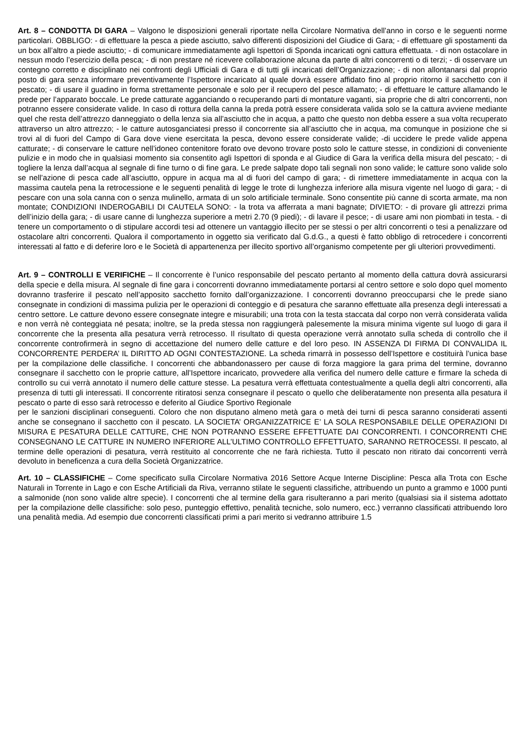Art. 8 – CONDOTTA DI GARA – Valgono le disposizioni generali riportate nella Circolare Normativa dell’anno in corso e le seguenti norme particolari. OBBLIGO: - di effettuare la pesca a piede asciutto, salvo differenti disposizioni del Giudice di Gara; - di effettuare gli spostamenti da un box all’altro a piede asciutto; - di comunicare immediatamente agli Ispettori di Sponda incaricati ogni cattura effettuata. - di non ostacolare in nessun modo l’esercizio della pesca; - di non prestare né ricevere collaborazione alcuna da parte di altri concorrenti o di terzi; - di osservare un contegno corretto e disciplinato nei confronti degli Ufficiali di Gara e di tutti gli incaricati dell’Organizzazione; - di non allontanarsi dal proprio posto di gara senza informare preventivamente l’Ispettore incaricato al quale dovrà essere affidato fino al proprio ritorno il sacchetto con il pescato; - di usare il guadino in forma strettamente personale e solo per il recupero del pesce allamato; - di effettuare le catture allamando le prede per l’apparato boccale. Le prede catturate agganciando o recuperando parti di montature vaganti, sia proprie che di altri concorrenti, non potranno essere considerate valide. In caso di rottura della canna la preda potrà essere considerata valida solo se la cattura avviene mediante quel che resta dell’attrezzo danneggiato o della lenza sia all’asciutto che in acqua, a patto che questo non debba essere a sua volta recuperato attraverso un altro attrezzo; - le catture autosganciatesi presso il concorrente sia all’asciutto che in acqua, ma comunque in posizione che si trovi al di fuori del Campo di Gara dove viene esercitata la pesca, devono essere considerate valide; -di uccidere le prede valide appena catturate; - di conservare le catture nell’idoneo contenitore forato ove devono trovare posto solo le catture stesse, in condizioni di conveniente pulizie e in modo che in qualsiasi momento sia consentito agli Ispettori di sponda e al Giudice di Gara la verifica della misura del pescato; - di togliere la lenza dall’acqua al segnale di fine turno o di fine gara. Le prede salpate dopo tali segnali non sono valide; le catture sono valide solo se nell’azione di pesca cade all’asciutto, oppure in acqua ma al di fuori del campo di gara; - di rimettere immediatamente in acqua con la massima cautela pena la retrocessione e le seguenti penalità di legge le trote di lunghezza inferiore alla misura vigente nel luogo di gara; - di pescare con una sola canna con o senza mulinello, armata di un solo artificiale terminale. Sono consentite più canne di scorta armate, ma non montate; CONDIZIONI INDEROGABILI DI CAUTELA SONO: - la trota va afferrata a mani bagnate; DIVIETO: - di provare gli attrezzi prima dell’inizio della gara; - di usare canne di lunghezza superiore a metri 2.70 (9 piedi); - di lavare il pesce; - di usare ami non piombati in testa. - di tenere un comportamento o di stipulare accordi tesi ad ottenere un vantaggio illecito per se stessi o per altri concorrenti o tesi a penalizzare od ostacolare altri concorrenti. Qualora il comportamento in oggetto sia verificato dal G.d.G., a questi è fatto obbligo di retrocedere i concorrenti interessati al fatto e di deferire loro e le Società di appartenenza per illecito sportivo all’organismo competente per gli ulteriori provvedimenti.
Art. 9 – CONTROLLI E VERIFICHE – Il concorrente è l’unico responsabile del pescato pertanto al momento della cattura dovrà assicurarsi della specie e della misura. Al segnale di fine gara i concorrenti dovranno immediatamente portarsi al centro settore e solo dopo quel momento dovranno trasferire il pescato nell’apposito sacchetto fornito dall’organizzazione. I concorrenti dovranno preoccuparsi che le prede siano consegnate in condizioni di massima pulizia per le operazioni di conteggio e di pesatura che saranno effettuate alla presenza degli interessati a centro settore. Le catture devono essere consegnate integre e misurabili; una trota con la testa staccata dal corpo non verrà considerata valida e non verrà nè conteggiata né pesata; inoltre, se la preda stessa non raggiungerà palesemente la misura minima vigente sul luogo di gara il concorrente che la presenta alla pesatura verrà retrocesso. Il risultato di questa operazione verrà annotato sulla scheda di controllo che il concorrente controfirmerà in segno di accettazione del numero delle catture e del loro peso. IN ASSENZA DI FIRMA DI CONVALIDA IL CONCORRENTE PERDERA’ IL DIRITTO AD OGNI CONTESTAZIONE. La scheda rimarrà in possesso dell’Ispettore e costituirà l’unica base per la compilazione delle classifiche. I concorrenti che abbandonassero per cause di forza maggiore la gara prima del termine, dovranno consegnare il sacchetto con le proprie catture, all’Ispettore incaricato, provvedere alla verifica del numero delle catture e firmare la scheda di controllo su cui verrà annotato il numero delle catture stesse. La pesatura verrà effettuata contestualmente a quella degli altri concorrenti, alla presenza di tutti gli interessati. Il concorrente ritiratosi senza consegnare il pescato o quello che deliberatamente non presenta alla pesatura il pescato o parte di esso sarà retrocesso e deferito al Giudice Sportivo Regionale
per le sanzioni disciplinari conseguenti. Coloro che non disputano almeno metà gara o metà dei turni di pesca saranno considerati assenti anche se consegnano il sacchetto con il pescato. LA SOCIETA’ ORGANIZZATRICE E’ LA SOLA RESPONSABILE DELLE OPERAZIONI DI MISURA E PESATURA DELLE CATTURE, CHE NON POTRANNO ESSERE EFFETTUATE DAI CONCORRENTI. I CONCORRENTI CHE CONSEGNANO LE CATTURE IN NUMERO INFERIORE ALL’ULTIMO CONTROLLO EFFETTUATO, SARANNO RETROCESSI. Il pescato, al termine delle operazioni di pesatura, verrà restituito al concorrente che ne farà richiesta. Tutto il pescato non ritirato dai concorrenti verrà devoluto in beneficenza a cura della Società Organizzatrice.
Art. 10 – CLASSIFICHE – Come specificato sulla Circolare Normativa 2016 Settore Acque Interne Discipline: Pesca alla Trota con Esche Naturali in Torrente in Lago e con Esche Artificiali da Riva, verranno stilate le seguenti classifiche, attribuendo un punto a grammo e 1000 punti a salmonide (non sono valide altre specie). I concorrenti che al termine della gara risulteranno a pari merito (qualsiasi sia il sistema adottato per la compilazione delle classifiche: solo peso, punteggio effettivo, penalità tecniche, solo numero, ecc.) verranno classificati attribuendo loro una penalità media. Ad esempio due concorrenti classificati primi a pari merito si vedranno attribuire 1.5